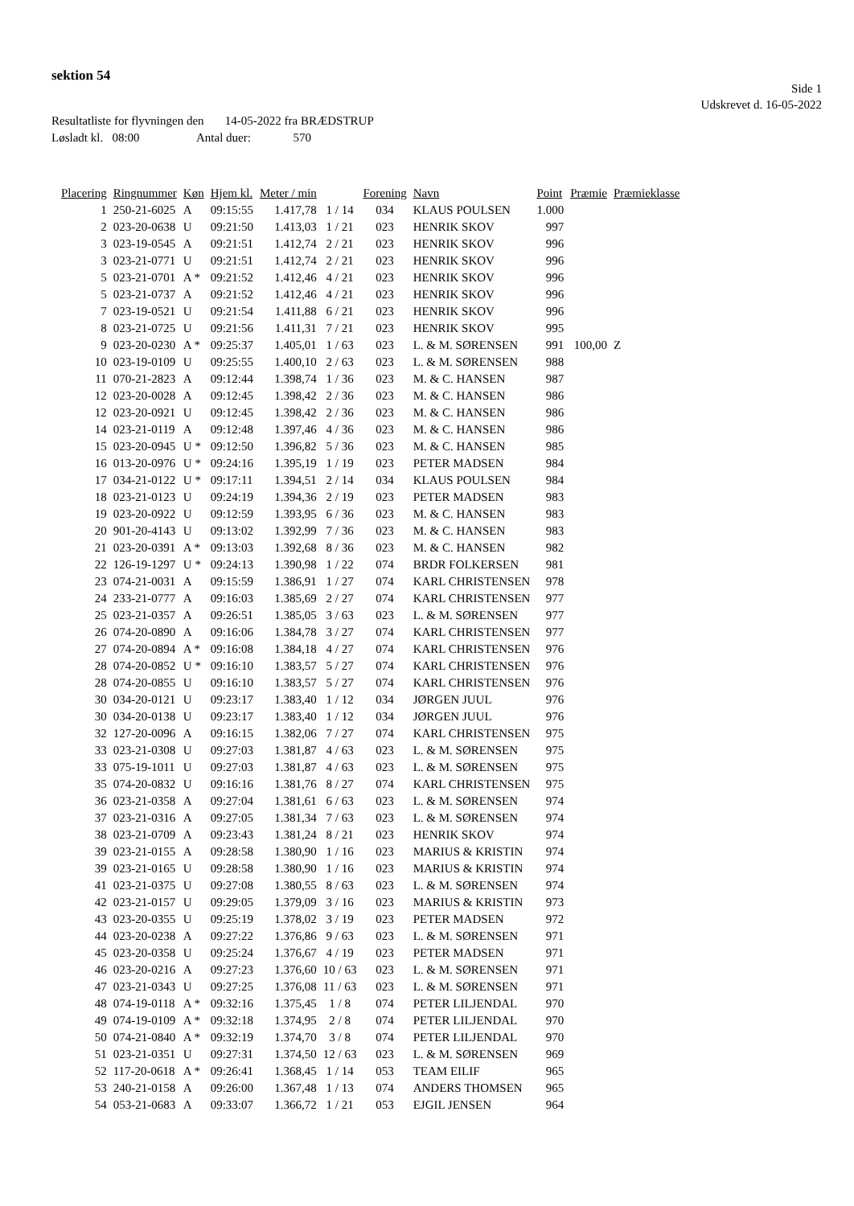sektion 54
Side 1
Udskrevet d. 16-05-2022
Resultatliste for flyvningen den 14-05-2022 fra BRÆDSTRUP
Løsladt kl. 08:00 Antal duer: 570
| Placering | Ringnummer | Køn | Hjem kl. | Meter / min | | Forening | Navn | Point | Præmie | Præmieklasse |
| --- | --- | --- | --- | --- | --- | --- | --- | --- | --- | --- |
| 1 | 250-21-6025 | A | 09:15:55 | 1.417,78 | 1 / 14 | 034 | KLAUS POULSEN | 1.000 | | |
| 2 | 023-20-0638 | U | 09:21:50 | 1.413,03 | 1 / 21 | 023 | HENRIK SKOV | 997 | | |
| 3 | 023-19-0545 | A | 09:21:51 | 1.412,74 | 2 / 21 | 023 | HENRIK SKOV | 996 | | |
| 3 | 023-21-0771 | U | 09:21:51 | 1.412,74 | 2 / 21 | 023 | HENRIK SKOV | 996 | | |
| 5 | 023-21-0701 | A * | 09:21:52 | 1.412,46 | 4 / 21 | 023 | HENRIK SKOV | 996 | | |
| 5 | 023-21-0737 | A | 09:21:52 | 1.412,46 | 4 / 21 | 023 | HENRIK SKOV | 996 | | |
| 7 | 023-19-0521 | U | 09:21:54 | 1.411,88 | 6 / 21 | 023 | HENRIK SKOV | 996 | | |
| 8 | 023-21-0725 | U | 09:21:56 | 1.411,31 | 7 / 21 | 023 | HENRIK SKOV | 995 | | |
| 9 | 023-20-0230 | A * | 09:25:37 | 1.405,01 | 1 / 63 | 023 | L. & M. SØRENSEN | 991 | 100,00 | Z |
| 10 | 023-19-0109 | U | 09:25:55 | 1.400,10 | 2 / 63 | 023 | L. & M. SØRENSEN | 988 | | |
| 11 | 070-21-2823 | A | 09:12:44 | 1.398,74 | 1 / 36 | 023 | M. & C. HANSEN | 987 | | |
| 12 | 023-20-0028 | A | 09:12:45 | 1.398,42 | 2 / 36 | 023 | M. & C. HANSEN | 986 | | |
| 12 | 023-20-0921 | U | 09:12:45 | 1.398,42 | 2 / 36 | 023 | M. & C. HANSEN | 986 | | |
| 14 | 023-21-0119 | A | 09:12:48 | 1.397,46 | 4 / 36 | 023 | M. & C. HANSEN | 986 | | |
| 15 | 023-20-0945 | U * | 09:12:50 | 1.396,82 | 5 / 36 | 023 | M. & C. HANSEN | 985 | | |
| 16 | 013-20-0976 | U * | 09:24:16 | 1.395,19 | 1 / 19 | 023 | PETER MADSEN | 984 | | |
| 17 | 034-21-0122 | U * | 09:17:11 | 1.394,51 | 2 / 14 | 034 | KLAUS POULSEN | 984 | | |
| 18 | 023-21-0123 | U | 09:24:19 | 1.394,36 | 2 / 19 | 023 | PETER MADSEN | 983 | | |
| 19 | 023-20-0922 | U | 09:12:59 | 1.393,95 | 6 / 36 | 023 | M. & C. HANSEN | 983 | | |
| 20 | 901-20-4143 | U | 09:13:02 | 1.392,99 | 7 / 36 | 023 | M. & C. HANSEN | 983 | | |
| 21 | 023-20-0391 | A * | 09:13:03 | 1.392,68 | 8 / 36 | 023 | M. & C. HANSEN | 982 | | |
| 22 | 126-19-1297 | U * | 09:24:13 | 1.390,98 | 1 / 22 | 074 | BRDR FOLKERSEN | 981 | | |
| 23 | 074-21-0031 | A | 09:15:59 | 1.386,91 | 1 / 27 | 074 | KARL CHRISTENSEN | 978 | | |
| 24 | 233-21-0777 | A | 09:16:03 | 1.385,69 | 2 / 27 | 074 | KARL CHRISTENSEN | 977 | | |
| 25 | 023-21-0357 | A | 09:26:51 | 1.385,05 | 3 / 63 | 023 | L. & M. SØRENSEN | 977 | | |
| 26 | 074-20-0890 | A | 09:16:06 | 1.384,78 | 3 / 27 | 074 | KARL CHRISTENSEN | 977 | | |
| 27 | 074-20-0894 | A * | 09:16:08 | 1.384,18 | 4 / 27 | 074 | KARL CHRISTENSEN | 976 | | |
| 28 | 074-20-0852 | U * | 09:16:10 | 1.383,57 | 5 / 27 | 074 | KARL CHRISTENSEN | 976 | | |
| 28 | 074-20-0855 | U | 09:16:10 | 1.383,57 | 5 / 27 | 074 | KARL CHRISTENSEN | 976 | | |
| 30 | 034-20-0121 | U | 09:23:17 | 1.383,40 | 1 / 12 | 034 | JØRGEN JUUL | 976 | | |
| 30 | 034-20-0138 | U | 09:23:17 | 1.383,40 | 1 / 12 | 034 | JØRGEN JUUL | 976 | | |
| 32 | 127-20-0096 | A | 09:16:15 | 1.382,06 | 7 / 27 | 074 | KARL CHRISTENSEN | 975 | | |
| 33 | 023-21-0308 | U | 09:27:03 | 1.381,87 | 4 / 63 | 023 | L. & M. SØRENSEN | 975 | | |
| 33 | 075-19-1011 | U | 09:27:03 | 1.381,87 | 4 / 63 | 023 | L. & M. SØRENSEN | 975 | | |
| 35 | 074-20-0832 | U | 09:16:16 | 1.381,76 | 8 / 27 | 074 | KARL CHRISTENSEN | 975 | | |
| 36 | 023-21-0358 | A | 09:27:04 | 1.381,61 | 6 / 63 | 023 | L. & M. SØRENSEN | 974 | | |
| 37 | 023-21-0316 | A | 09:27:05 | 1.381,34 | 7 / 63 | 023 | L. & M. SØRENSEN | 974 | | |
| 38 | 023-21-0709 | A | 09:23:43 | 1.381,24 | 8 / 21 | 023 | HENRIK SKOV | 974 | | |
| 39 | 023-21-0155 | A | 09:28:58 | 1.380,90 | 1 / 16 | 023 | MARIUS & KRISTIN | 974 | | |
| 39 | 023-21-0165 | U | 09:28:58 | 1.380,90 | 1 / 16 | 023 | MARIUS & KRISTIN | 974 | | |
| 41 | 023-21-0375 | U | 09:27:08 | 1.380,55 | 8 / 63 | 023 | L. & M. SØRENSEN | 974 | | |
| 42 | 023-21-0157 | U | 09:29:05 | 1.379,09 | 3 / 16 | 023 | MARIUS & KRISTIN | 973 | | |
| 43 | 023-20-0355 | U | 09:25:19 | 1.378,02 | 3 / 19 | 023 | PETER MADSEN | 972 | | |
| 44 | 023-20-0238 | A | 09:27:22 | 1.376,86 | 9 / 63 | 023 | L. & M. SØRENSEN | 971 | | |
| 45 | 023-20-0358 | U | 09:25:24 | 1.376,67 | 4 / 19 | 023 | PETER MADSEN | 971 | | |
| 46 | 023-20-0216 | A | 09:27:23 | 1.376,60 | 10 / 63 | 023 | L. & M. SØRENSEN | 971 | | |
| 47 | 023-21-0343 | U | 09:27:25 | 1.376,08 | 11 / 63 | 023 | L. & M. SØRENSEN | 971 | | |
| 48 | 074-19-0118 | A * | 09:32:16 | 1.375,45 | 1 / 8 | 074 | PETER LILJENDAL | 970 | | |
| 49 | 074-19-0109 | A * | 09:32:18 | 1.374,95 | 2 / 8 | 074 | PETER LILJENDAL | 970 | | |
| 50 | 074-21-0840 | A * | 09:32:19 | 1.374,70 | 3 / 8 | 074 | PETER LILJENDAL | 970 | | |
| 51 | 023-21-0351 | U | 09:27:31 | 1.374,50 | 12 / 63 | 023 | L. & M. SØRENSEN | 969 | | |
| 52 | 117-20-0618 | A * | 09:26:41 | 1.368,45 | 1 / 14 | 053 | TEAM EILIF | 965 | | |
| 53 | 240-21-0158 | A | 09:26:00 | 1.367,48 | 1 / 13 | 074 | ANDERS THOMSEN | 965 | | |
| 54 | 053-21-0683 | A | 09:33:07 | 1.366,72 | 1 / 21 | 053 | EJGIL JENSEN | 964 | | |